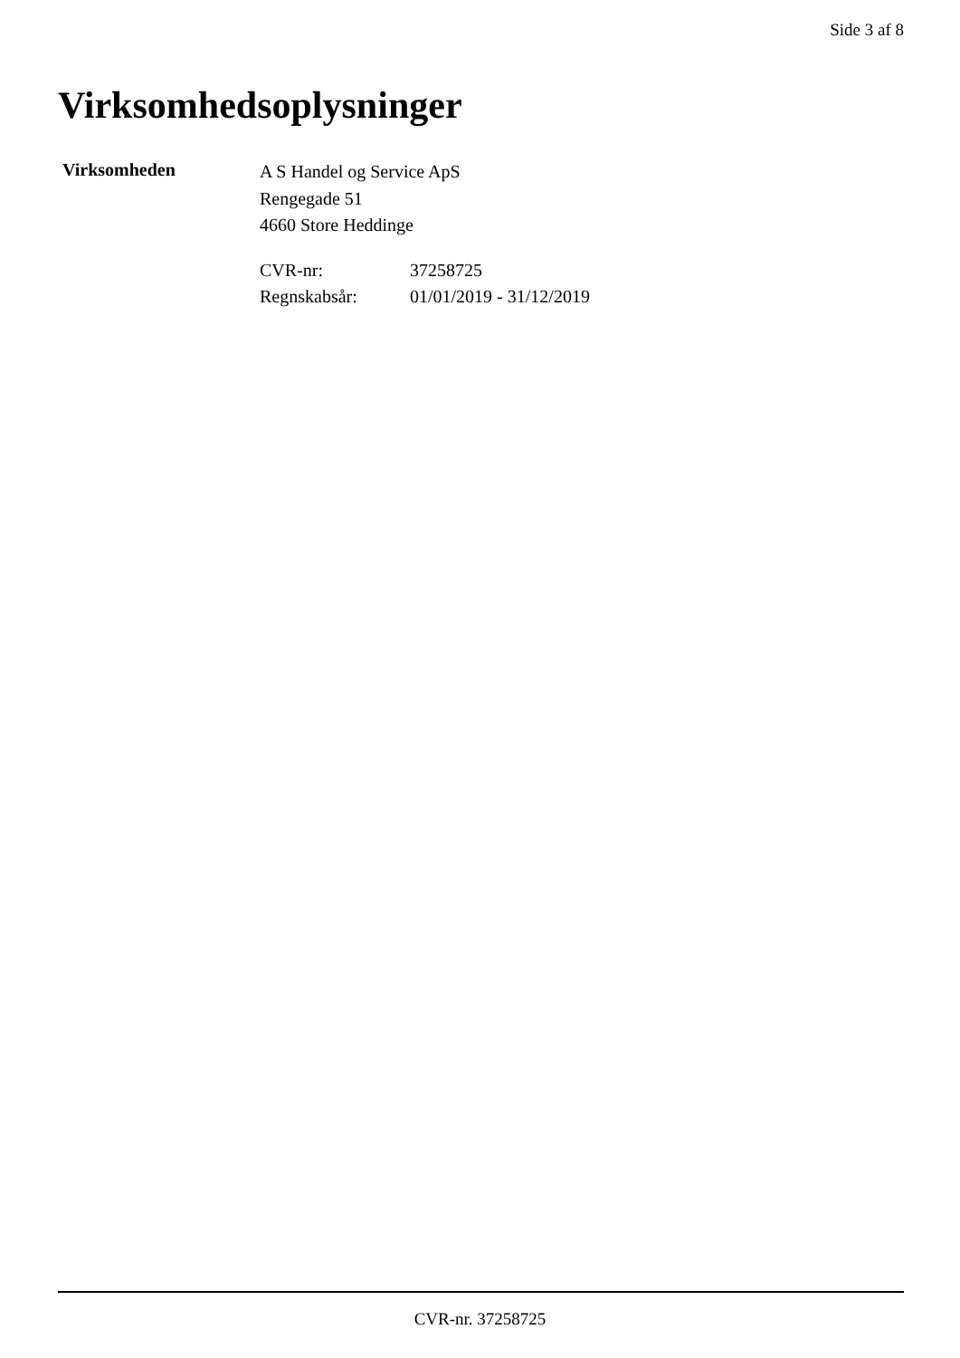Side 3 af 8
Virksomhedsoplysninger
Virksomheden
A S Handel og Service ApS
Rengegade 51
4660 Store Heddinge
| CVR-nr: | 37258725 |
| Regnskabsår: | 01/01/2019 - 31/12/2019 |
CVR-nr. 37258725